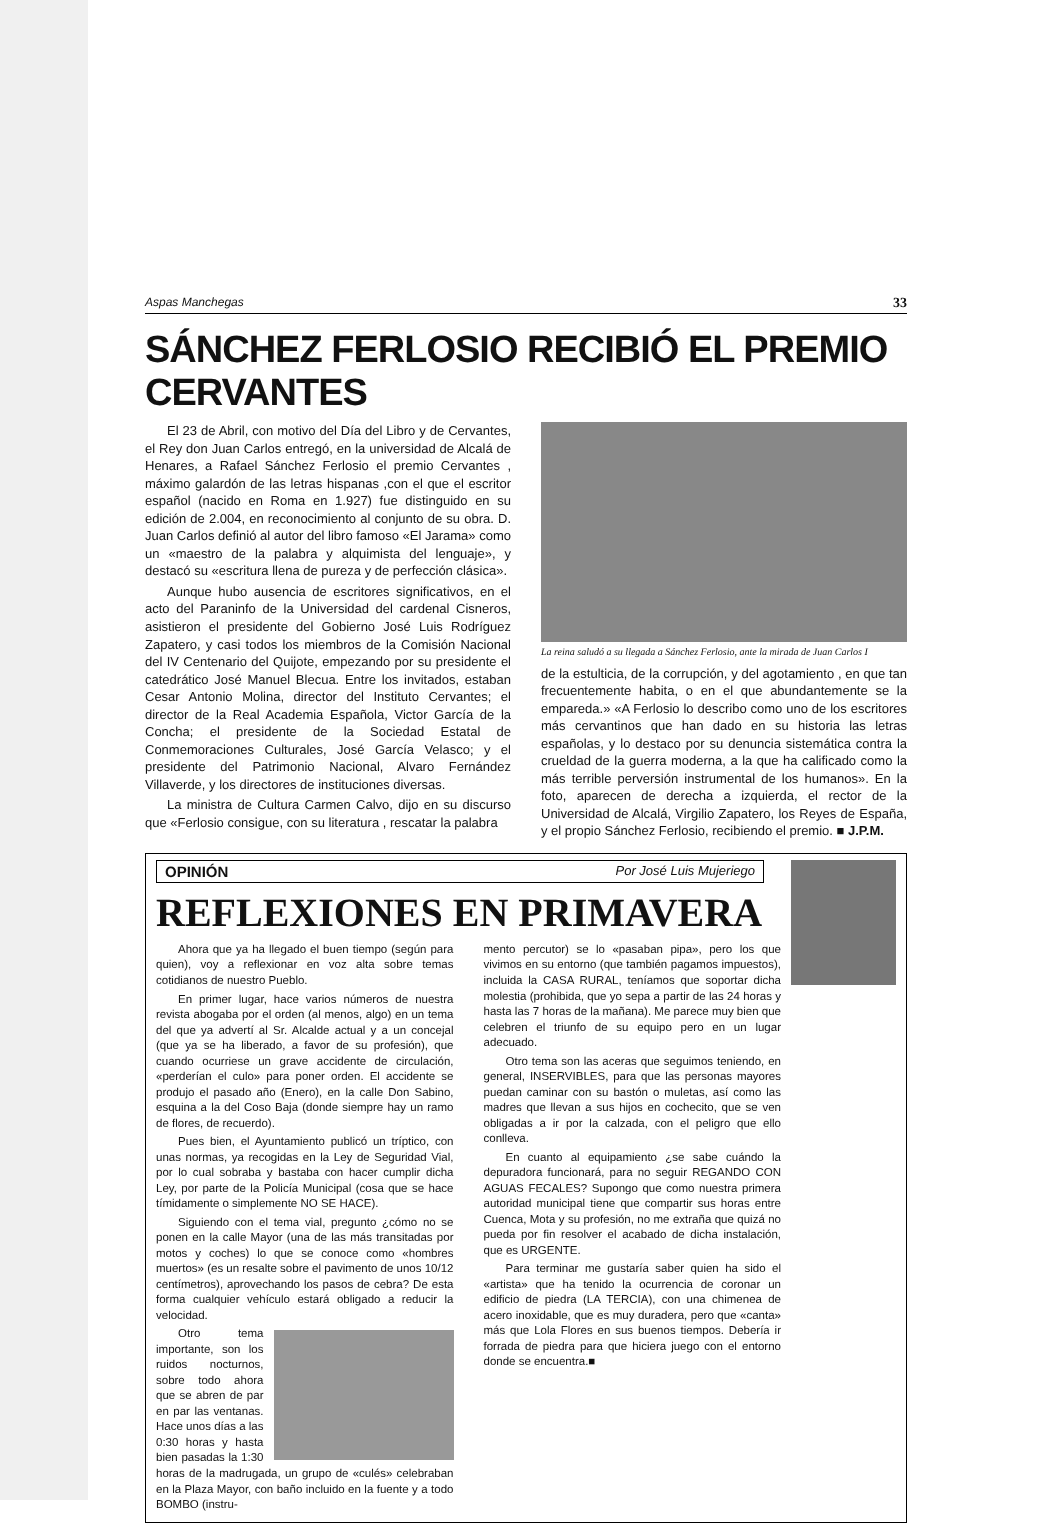Aspas Manchegas 33
SÁNCHEZ FERLOSIO RECIBIÓ EL PREMIO CERVANTES
El 23 de Abril, con motivo del Día del Libro y de Cervantes, el Rey don Juan Carlos entregó, en la universidad de Alcalá de Henares, a Rafael Sánchez Ferlosio el premio Cervantes , máximo galardón de las letras hispanas ,con el que el escritor español (nacido en Roma en 1.927) fue distinguido en su edición de 2.004, en reconocimiento al conjunto de su obra. D. Juan Carlos definió al autor del libro famoso «El Jarama» como un «maestro de la palabra y alquimista del lenguaje», y destacó su «escritura llena de pureza y de perfección clásica».
Aunque hubo ausencia de escritores significativos, en el acto del Paraninfo de la Universidad del cardenal Cisneros, asistieron el presidente del Gobierno José Luis Rodríguez Zapatero, y casi todos los miembros de la Comisión Nacional del IV Centenario del Quijote, empezando por su presidente el catedrático José Manuel Blecua. Entre los invitados, estaban Cesar Antonio Molina, director del Instituto Cervantes; el director de la Real Academia Española, Victor García de la Concha; el presidente de la Sociedad Estatal de Conmemoraciones Culturales, José García Velasco; y el presidente del Patrimonio Nacional, Alvaro Fernández Villaverde, y los directores de instituciones diversas.
La ministra de Cultura Carmen Calvo, dijo en su discurso que «Ferlosio consigue, con su literatura , rescatar la palabra
La reina saludó a su llegada a Sánchez Ferlosio, ante la mirada de Juan Carlos I
de la estulticia, de la corrupción, y del agotamiento , en que tan frecuentemente habita, o en el que abundantemente se la empareda.» «A Ferlosio lo describo como uno de los escritores más cervantinos que han dado en su historia las letras españolas, y lo destaco por su denuncia sistemática contra la crueldad de la guerra moderna, a la que ha calificado como la más terrible perversión instrumental de los humanos». En la foto, aparecen de derecha a izquierda, el rector de la Universidad de Alcalá, Virgilio Zapatero, los Reyes de España, y el propio Sánchez Ferlosio, recibiendo el premio. ■ J.P.M.
OPINIÓN Por José Luis Mujeriego
REFLEXIONES EN PRIMAVERA
Ahora que ya ha llegado el buen tiempo (según para quien), voy a reflexionar en voz alta sobre temas cotidianos de nuestro Pueblo.
En primer lugar, hace varios números de nuestra revista abogaba por el orden (al menos, algo) en un tema del que ya advertí al Sr. Alcalde actual y a un concejal (que ya se ha liberado, a favor de su profesión), que cuando ocurriese un grave accidente de circulación, «perderían el culo» para poner orden. El accidente se produjo el pasado año (Enero), en la calle Don Sabino, esquina a la del Coso Baja (donde siempre hay un ramo de flores, de recuerdo).
Pues bien, el Ayuntamiento publicó un tríptico, con unas normas, ya recogidas en la Ley de Seguridad Vial, por lo cual sobraba y bastaba con hacer cumplir dicha Ley, por parte de la Policía Municipal (cosa que se hace tímidamente o simplemente NO SE HACE).
Siguiendo con el tema vial, pregunto ¿cómo no se ponen en la calle Mayor (una de las más transitadas por motos y coches) lo que se conoce como «hombres muertos» (es un resalte sobre el pavimento de unos 10/12 centímetros), aprovechando los pasos de cebra? De esta forma cualquier vehículo estará obligado a reducir la velocidad.
Otro tema importante, son los ruidos nocturnos, sobre todo ahora que se abren de par en par las ventanas. Hace unos días a las 0:30 horas y hasta bien pasadas la 1:30 horas de la madrugada, un grupo de «culés» celebraban en la Plaza Mayor, con baño incluido en la fuente y a todo BOMBO (instru-
mento percutor) se lo «pasaban pipa», pero los que vivimos en su entorno (que también pagamos impuestos), incluida la CASA RURAL, teníamos que soportar dicha molestia (prohibida, que yo sepa a partir de las 24 horas y hasta las 7 horas de la mañana). Me parece muy bien que celebren el triunfo de su equipo pero en un lugar adecuado.
Otro tema son las aceras que seguimos teniendo, en general, INSERVIBLES, para que las personas mayores puedan caminar con su bastón o muletas, así como las madres que llevan a sus hijos en cochecito, que se ven obligadas a ir por la calzada, con el peligro que ello conlleva.
En cuanto al equipamiento ¿se sabe cuándo la depuradora funcionará, para no seguir REGANDO CON AGUAS FECALES? Supongo que como nuestra primera autoridad municipal tiene que compartir sus horas entre Cuenca, Mota y su profesión, no me extraña que quizá no pueda por fin resolver el acabado de dicha instalación, que es URGENTE.
Para terminar me gustaría saber quien ha sido el «artista» que ha tenido la ocurrencia de coronar un edificio de piedra (LA TERCIA), con una chimenea de acero inoxidable, que es muy duradera, pero que «canta» más que Lola Flores en sus buenos tiempos. Debería ir forrada de piedra para que hiciera juego con el entorno donde se encuentra.■